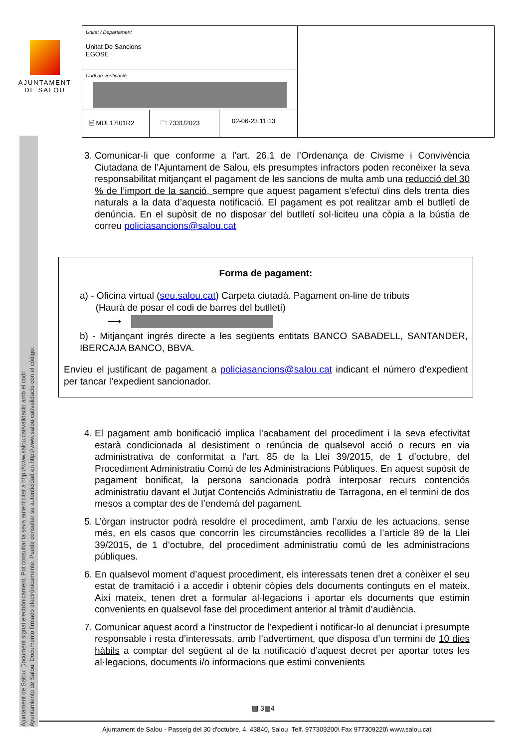Ajuntament de Salou: Document signat electrònicament. Pot consultar la seva autenticitat a http://www.salou.cat/validacio amb el codi:
Ayuntamiento de Salou. Documento firmado electrónicamente. Puede consultar su autenticidad en http://www.salou.cat/validacio con el código:
AJUNTAMENT
DE SALOU
| Unitat / Departament Unitat De Sancions EGOSE | | | |
| Codi de verificació | | | |
| 🗎 MUL17I01R2 | 🗀 7331/2023 | 02-06-23 11:13 | |
3. Comunicar-li que conforme a l’art. 26.1 de l’Ordenança de Civisme i Convivència Ciutadana de l’Ajuntament de Salou, els presumptes infractors poden reconèixer la seva responsabilitat mitjançant el pagament de les sancions de multa amb una reducció del 30 % de l’import de la sanció, sempre que aquest pagament s’efectuï dins dels trenta dies naturals a la data d’aquesta notificació. El pagament es pot realitzar amb el butlletí de denúncia. En el supòsit de no disposar del butlletí sol·liciteu una còpia a la bústia de correu policiasancions@salou.cat
Forma de pagament:
a) - Oficina virtual (seu.salou.cat) Carpeta ciutadà. Pagament on-line de tributs
(Haurà de posar el codi de barres del butlletí)
⟶
b) - Mitjançant ingrés directe a les següents entitats BANCO SABADELL, SANTANDER, IBERCAJA BANCO, BBVA.
Envieu el justificant de pagament a policiasancions@salou.cat indicant el número d’expedient per tancar l’expedient sancionador.
4. El pagament amb bonificació implica l’acabament del procediment i la seva efectivitat estarà condicionada al desistiment o renúncia de qualsevol acció o recurs en via administrativa de conformitat a l’art. 85 de la Llei 39/2015, de 1 d’octubre, del Procediment Administratiu Comú de les Administracions Públiques. En aquest supòsit de pagament bonificat, la persona sancionada podrà interposar recurs contenciós administratiu davant el Jutjat Contenciós Administratiu de Tarragona, en el termini de dos mesos a comptar des de l’endemà del pagament.
5. L’òrgan instructor podrà resoldre el procediment, amb l’arxiu de les actuacions, sense més, en els casos que concorrin les circumstàncies recollides a l’article 89 de la Llei 39/2015, de 1 d’octubre, del procediment administratiu comú de les administracions públiques.
6. En qualsevol moment d’aquest procediment, els interessats tenen dret a conèixer el seu estat de tramitació i a accedir i obtenir còpies dels documents continguts en el mateix. Així mateix, tenen dret a formular al·legacions i aportar els documents que estimin convenients en qualsevol fase del procediment anterior al tràmit d’audiència.
7. Comunicar aquest acord a l’instructor de l’expedient i notificar-lo al denunciat i presumpte responsable i resta d’interessats, amb l’advertiment, que disposa d’un termini de 10 dies hàbils a comptar del següent al de la notificació d’aquest decret per aportar totes les al·legacions, documents i/o informacions que estimi convenients
▤ 3▤4
Ajuntament de Salou - Passeig del 30 d'octubre, 4, 43840, Salou Telf. 977309200\ Fax 977309220\ www.salou.cat